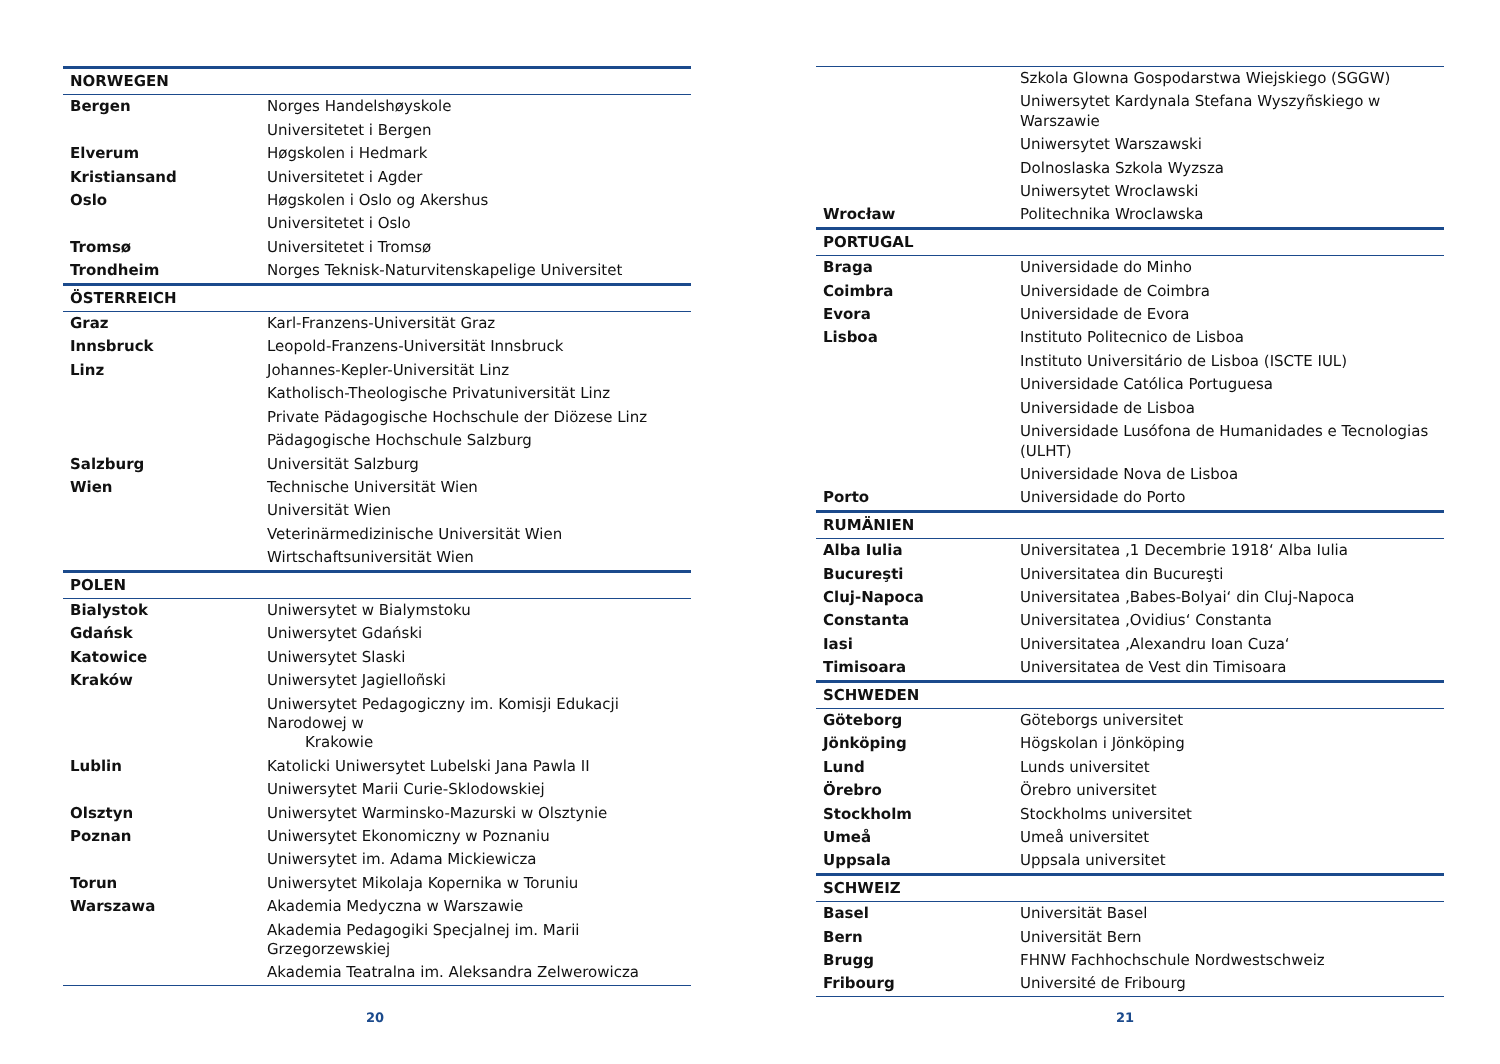| NORWEGEN | |
| Bergen | Norges Handelshøyskole |
| | Universitetet i Bergen |
| Elverum | Høgskolen i Hedmark |
| Kristiansand | Universitetet i Agder |
| Oslo | Høgskolen i Oslo og Akershus |
| | Universitetet i Oslo |
| Tromsø | Universitetet i Tromsø |
| Trondheim | Norges Teknisk-Naturvitenskapelige Universitet |
| ÖSTERREICH | |
| Graz | Karl-Franzens-Universität Graz |
| Innsbruck | Leopold-Franzens-Universität Innsbruck |
| Linz | Johannes-Kepler-Universität Linz |
| | Katholisch-Theologische Privatuniversität Linz |
| | Private Pädagogische Hochschule der Diözese Linz |
| | Pädagogische Hochschule Salzburg |
| Salzburg | Universität Salzburg |
| Wien | Technische Universität Wien |
| | Universität Wien |
| | Veterinärmedizinische Universität Wien |
| | Wirtschaftsuniversität Wien |
| POLEN | |
| Bialystok | Uniwersytet w Bialymstoku |
| Gdańsk | Uniwersytet Gdański |
| Katowice | Uniwersytet Slaski |
| Kraków | Uniwersytet Jagielloñski |
| | Uniwersytet Pedagogiczny im. Komisji Edukacji Narodowej w Krakowie |
| Lublin | Katolicki Uniwersytet Lubelski Jana Pawla II |
| | Uniwersytet Marii Curie-Sklodowskiej |
| Olsztyn | Uniwersytet Warminsko-Mazurski w Olsztynie |
| Poznan | Uniwersytet Ekonomiczny w Poznaniu |
| | Uniwersytet im. Adama Mickiewicza |
| Torun | Uniwersytet Mikolaja Kopernika w Toruniu |
| Warszawa | Akademia Medyczna w Warszawie |
| | Akademia Pedagogiki Specjalnej im. Marii Grzegorzewskiej |
| | Akademia Teatralna im. Aleksandra Zelwerowicza |
20
| | Szkola Glowna Gospodarstwa Wiejskiego (SGGW) |
| | Uniwersytet Kardynala Stefana Wyszyñskiego w Warszawie |
| | Uniwersytet Warszawski |
| | Dolnoslaska Szkola Wyzsza |
| | Uniwersytet Wroclawski |
| Wrocław | Politechnika Wroclawska |
| PORTUGAL | |
| Braga | Universidade do Minho |
| Coimbra | Universidade de Coimbra |
| Evora | Universidade de Evora |
| Lisboa | Instituto Politecnico de Lisboa |
| | Instituto Universitário de Lisboa (ISCTE IUL) |
| | Universidade Católica Portuguesa |
| | Universidade de Lisboa |
| | Universidade Lusófona de Humanidades e Tecnologias (ULHT) |
| | Universidade Nova de Lisboa |
| Porto | Universidade do Porto |
| RUMÄNIEN | |
| Alba Iulia | Universitatea ‚1 Decembrie 1918‘ Alba Iulia |
| Bucureşti | Universitatea din Bucureşti |
| Cluj-Napoca | Universitatea ‚Babes-Bolyai‘ din Cluj-Napoca |
| Constanta | Universitatea ‚Ovidius‘ Constanta |
| Iasi | Universitatea ‚Alexandru Ioan Cuza‘ |
| Timisoara | Universitatea de Vest din Timisoara |
| SCHWEDEN | |
| Göteborg | Göteborgs universitet |
| Jönköping | Högskolan i Jönköping |
| Lund | Lunds universitet |
| Örebro | Örebro universitet |
| Stockholm | Stockholms universitet |
| Umeå | Umeå universitet |
| Uppsala | Uppsala universitet |
| SCHWEIZ | |
| Basel | Universität Basel |
| Bern | Universität Bern |
| Brugg | FHNW Fachhochschule Nordwestschweiz |
| Fribourg | Université de Fribourg |
21